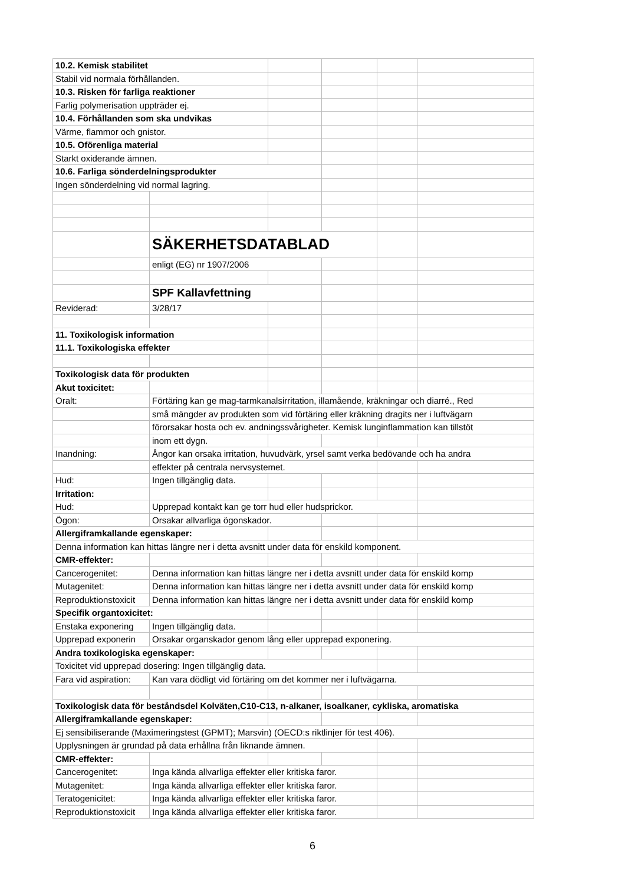| 10.2. Kemisk stabilitet | | | | | |
| Stabil vid normala förhållanden. | | | | | |
| 10.3. Risken för farliga reaktioner | | | | | |
| Farlig polymerisation uppträder ej. | | | | | |
| 10.4. Förhållanden som ska undvikas | | | | | |
| Värme, flammor och gnistor. | | | | | |
| 10.5. Oförenliga material | | | | | |
| Starkt oxiderande ämnen. | | | | | |
| 10.6. Farliga sönderdelningsprodukter | | | | | |
| Ingen sönderdelning vid normal lagring. | | | | | |
| | SÄKERHETSDATABLAD | | | | |
| | enligt (EG) nr 1907/2006 | | | | |
| | SPF Kallavfettning | | | | |
| Reviderad: | 3/28/17 | | | | |
| 11. Toxikologisk information | | | | | |
| 11.1. Toxikologiska effekter | | | | | |
| Toxikologisk data för produkten | | | | | |
| Akut toxicitet: | | | | | |
| Oralt: | Förtäring kan ge mag-tarmkanalsirritation, illamående, kräkningar och diarré., Red | | | | |
| | små mängder av produkten som vid förtäring eller kräkning dragits ner i luftvägarn | | | | |
| | förorsakar hosta och ev. andningssvårigheter. Kemisk lunginflammation kan tillstöt | | | | |
| | inom ett dygn. | | | | |
| Inandning: | Ångor kan orsaka irritation, huvudvärk, yrsel samt verka bedövande och ha andra | | | | |
| | effekter på centrala nervsystemet. | | | | |
| Hud: | Ingen tillgänglig data. | | | | |
| Irritation: | | | | | |
| Hud: | Upprepad kontakt kan ge torr hud eller hudsprickor. | | | | |
| Ögon: | Orsakar allvarliga ögonskador. | | | | |
| Allergiframkallande egenskaper: | | | | | |
| Denna information kan hittas längre ner i detta avsnitt under data för enskild komponent. | | | | | |
| CMR-effekter: | | | | | |
| Cancerogenitet: | Denna information kan hittas längre ner i detta avsnitt under data för enskild komp | | | | |
| Mutagenitet: | Denna information kan hittas längre ner i detta avsnitt under data för enskild komp | | | | |
| Reproduktionstoxicit | Denna information kan hittas längre ner i detta avsnitt under data för enskild komp | | | | |
| Specifik organtoxicitet: | | | | | |
| Enstaka exponering | Ingen tillgänglig data. | | | | |
| Upprepad exponerin | Orsakar organskador genom lång eller upprepad exponering. | | | | |
| Andra toxikologiska egenskaper: | | | | | |
| Toxicitet vid upprepad dosering: Ingen tillgänglig data. | | | | | |
| Fara vid aspiration: | Kan vara dödligt vid förtäring om det kommer ner i luftvägarna. | | | | |
| Toxikologisk data för beståndsdel Kolväten,C10-C13, n-alkaner, isoalkaner, cykliska, aromatiska | | | | | |
| Allergiframkallande egenskaper: | | | | | |
| Ej sensibiliserande (Maximeringstest (GPMT); Marsvin) (OECD:s riktlinjer för test 406). | | | | | |
| Upplysningen är grundad på data erhållna från liknande ämnen. | | | | | |
| CMR-effekter: | | | | | |
| Cancerogenitet: | Inga kända allvarliga effekter eller kritiska faror. | | | | |
| Mutagenitet: | Inga kända allvarliga effekter eller kritiska faror. | | | | |
| Teratogenicitet: | Inga kända allvarliga effekter eller kritiska faror. | | | | |
| Reproduktionstoxicit | Inga kända allvarliga effekter eller kritiska faror. | | | | |
6